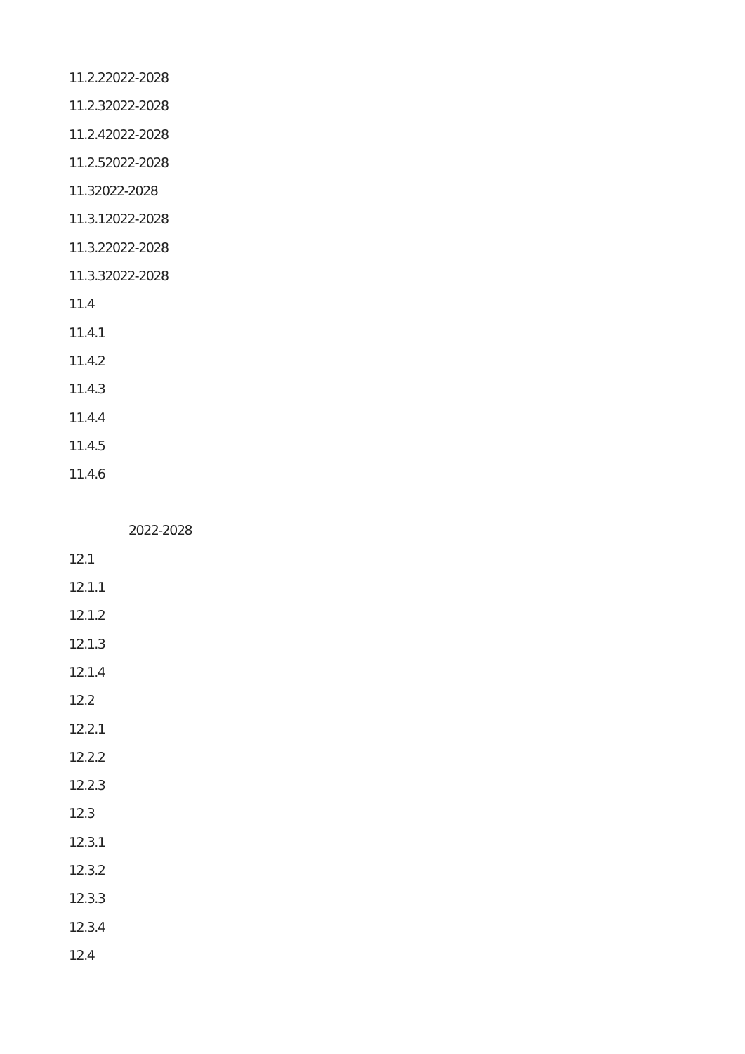11.2.22022-2028
11.2.32022-2028
11.2.42022-2028
11.2.52022-2028
11.32022-2028
11.3.12022-2028
11.3.22022-2028
11.3.32022-2028
11.4
11.4.1
11.4.2
11.4.3
11.4.4
11.4.5
11.4.6
2022-2028
12.1
12.1.1
12.1.2
12.1.3
12.1.4
12.2
12.2.1
12.2.2
12.2.3
12.3
12.3.1
12.3.2
12.3.3
12.3.4
12.4